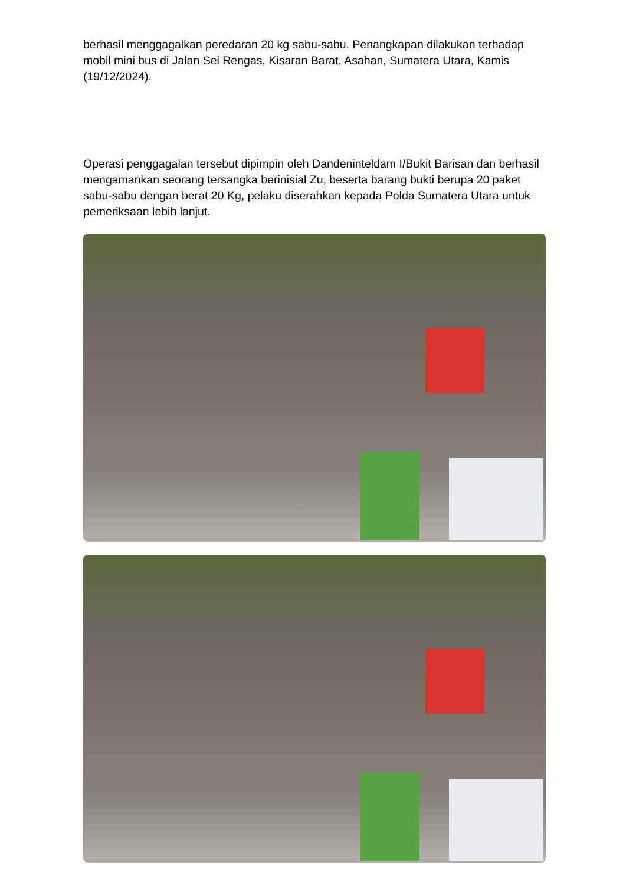berhasil menggagalkan peredaran 20 kg sabu-sabu. Penangkapan dilakukan terhadap mobil mini bus di Jalan Sei Rengas, Kisaran Barat, Asahan, Sumatera Utara, Kamis (19/12/2024).
Operasi penggagalan tersebut dipimpin oleh Dandeninteldam I/Bukit Barisan dan berhasil mengamankan seorang tersangka berinisial Zu, beserta barang bukti berupa 20 paket sabu-sabu dengan berat 20 Kg, pelaku diserahkan kepada Polda Sumatera Utara untuk pemeriksaan lebih lanjut.